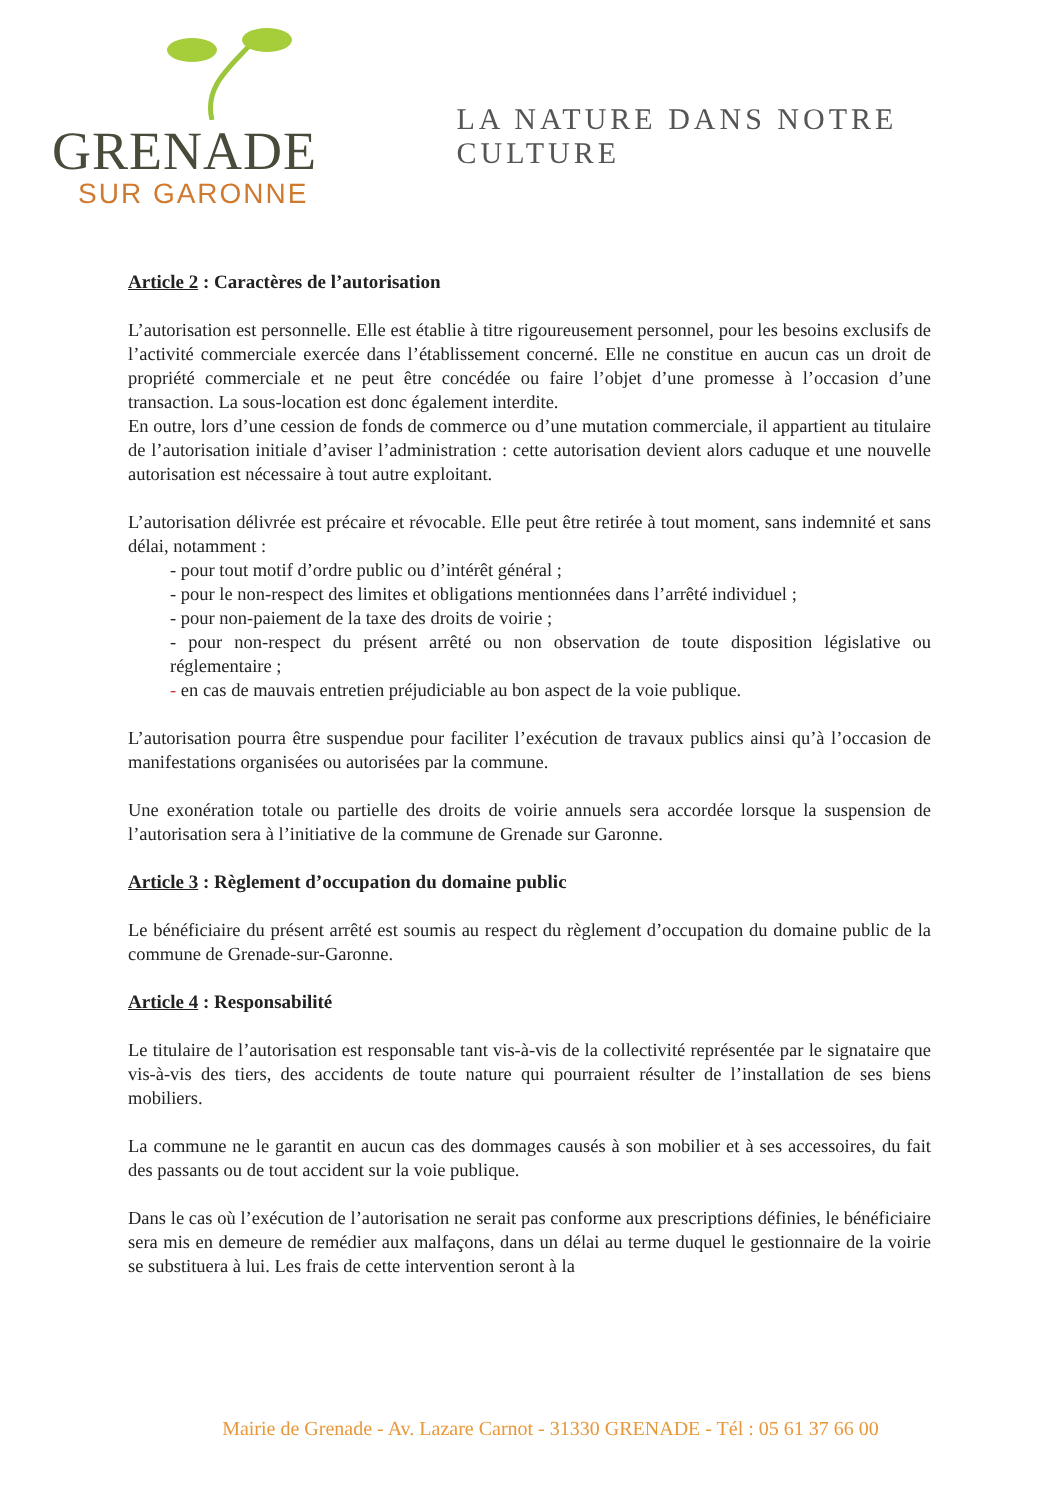GRENADE
SUR GARONNE
LA NATURE DANS NOTRE CULTURE
Article 2 : Caractères de l’autorisation
L’autorisation est personnelle. Elle est établie à titre rigoureusement personnel, pour les besoins exclusifs de l’activité commerciale exercée dans l’établissement concerné. Elle ne constitue en aucun cas un droit de propriété commerciale et ne peut être concédée ou faire l’objet d’une promesse à l’occasion d’une transaction. La sous-location est donc également interdite.
En outre, lors d’une cession de fonds de commerce ou d’une mutation commerciale, il appartient au titulaire de l’autorisation initiale d’aviser l’administration : cette autorisation devient alors caduque et une nouvelle autorisation est nécessaire à tout autre exploitant.
L’autorisation délivrée est précaire et révocable. Elle peut être retirée à tout moment, sans indemnité et sans délai, notamment :
- pour tout motif d’ordre public ou d’intérêt général ;
- pour le non-respect des limites et obligations mentionnées dans l’arrêté individuel ;
- pour non-paiement de la taxe des droits de voirie ;
- pour non-respect du présent arrêté ou non observation de toute disposition législative ou réglementaire ;
- en cas de mauvais entretien préjudiciable au bon aspect de la voie publique.
L’autorisation pourra être suspendue pour faciliter l’exécution de travaux publics ainsi qu’à l’occasion de manifestations organisées ou autorisées par la commune.
Une exonération totale ou partielle des droits de voirie annuels sera accordée lorsque la suspension de l’autorisation sera à l’initiative de la commune de Grenade sur Garonne.
Article 3 : Règlement d’occupation du domaine public
Le bénéficiaire du présent arrêté est soumis au respect du règlement d’occupation du domaine public de la commune de Grenade-sur-Garonne.
Article 4 : Responsabilité
Le titulaire de l’autorisation est responsable tant vis-à-vis de la collectivité représentée par le signataire que vis-à-vis des tiers, des accidents de toute nature qui pourraient résulter de l’installation de ses biens mobiliers.
La commune ne le garantit en aucun cas des dommages causés à son mobilier et à ses accessoires, du fait des passants ou de tout accident sur la voie publique.
Dans le cas où l’exécution de l’autorisation ne serait pas conforme aux prescriptions définies, le bénéficiaire sera mis en demeure de remédier aux malfaçons, dans un délai au terme duquel le gestionnaire de la voirie se substituera à lui. Les frais de cette intervention seront à la
Mairie de Grenade - Av. Lazare Carnot - 31330 GRENADE - Tél : 05 61 37 66 00